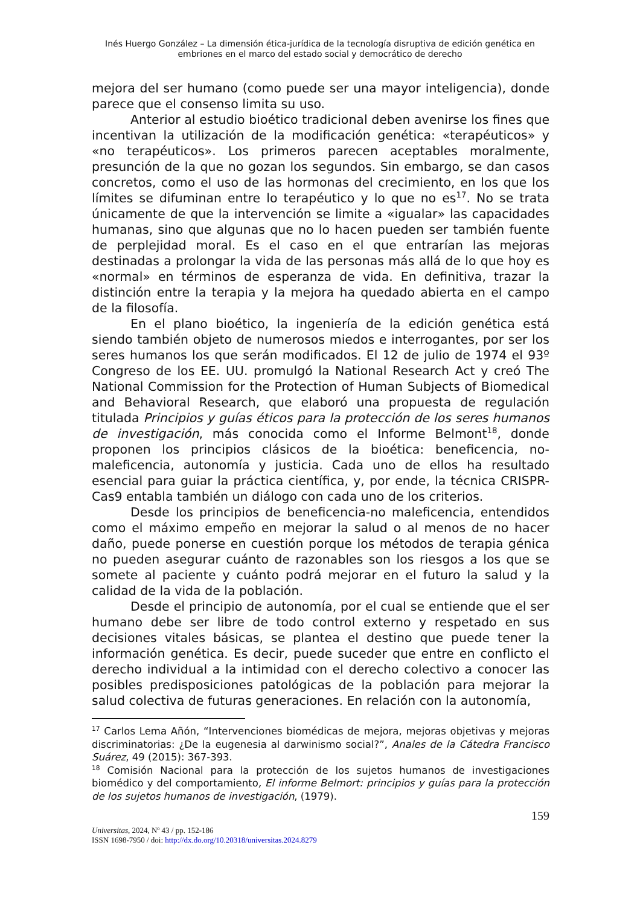Inés Huergo González – La dimensión ética-jurídica de la tecnología disruptiva de edición genética en embriones en el marco del estado social y democrático de derecho
mejora del ser humano (como puede ser una mayor inteligencia), donde parece que el consenso limita su uso.
Anterior al estudio bioético tradicional deben avenirse los fines que incentivan la utilización de la modificación genética: «terapéuticos» y «no terapéuticos». Los primeros parecen aceptables moralmente, presunción de la que no gozan los segundos. Sin embargo, se dan casos concretos, como el uso de las hormonas del crecimiento, en los que los límites se difuminan entre lo terapéutico y lo que no es<sup>17</sup>. No se trata únicamente de que la intervención se limite a «igualar» las capacidades humanas, sino que algunas que no lo hacen pueden ser también fuente de perplejidad moral. Es el caso en el que entrarían las mejoras destinadas a prolongar la vida de las personas más allá de lo que hoy es «normal» en términos de esperanza de vida. En definitiva, trazar la distinción entre la terapia y la mejora ha quedado abierta en el campo de la filosofía.
En el plano bioético, la ingeniería de la edición genética está siendo también objeto de numerosos miedos e interrogantes, por ser los seres humanos los que serán modificados. El 12 de julio de 1974 el 93º Congreso de los EE. UU. promulgó la National Research Act y creó The National Commission for the Protection of Human Subjects of Biomedical and Behavioral Research, que elaboró una propuesta de regulación titulada Principios y guías éticos para la protección de los seres humanos de investigación, más conocida como el Informe Belmont<sup>18</sup>, donde proponen los principios clásicos de la bioética: beneficencia, no- maleficencia, autonomía y justicia. Cada uno de ellos ha resultado esencial para guiar la práctica científica, y, por ende, la técnica CRISPR-Cas9 entabla también un diálogo con cada uno de los criterios.
Desde los principios de beneficencia-no maleficencia, entendidos como el máximo empeño en mejorar la salud o al menos de no hacer daño, puede ponerse en cuestión porque los métodos de terapia génica no pueden asegurar cuánto de razonables son los riesgos a los que se somete al paciente y cuánto podrá mejorar en el futuro la salud y la calidad de la vida de la población.
Desde el principio de autonomía, por el cual se entiende que el ser humano debe ser libre de todo control externo y respetado en sus decisiones vitales básicas, se plantea el destino que puede tener la información genética. Es decir, puede suceder que entre en conflicto el derecho individual a la intimidad con el derecho colectivo a conocer las posibles predisposiciones patológicas de la población para mejorar la salud colectiva de futuras generaciones. En relación con la autonomía,
<sup>17</sup> Carlos Lema Añón, “Intervenciones biomédicas de mejora, mejoras objetivas y mejoras discriminatorias: ¿De la eugenesia al darwinismo social?”, Anales de la Cátedra Francisco Suárez, 49 (2015): 367-393.
<sup>18</sup> Comisión Nacional para la protección de los sujetos humanos de investigaciones biomédico y del comportamiento, El informe Belmort: principios y guías para la protección de los sujetos humanos de investigación, (1979).
159
Universitas, 2024, Nº 43 / pp. 152-186
ISSN 1698-7950 / doi: http://dx.do.org/10.20318/universitas.2024.8279